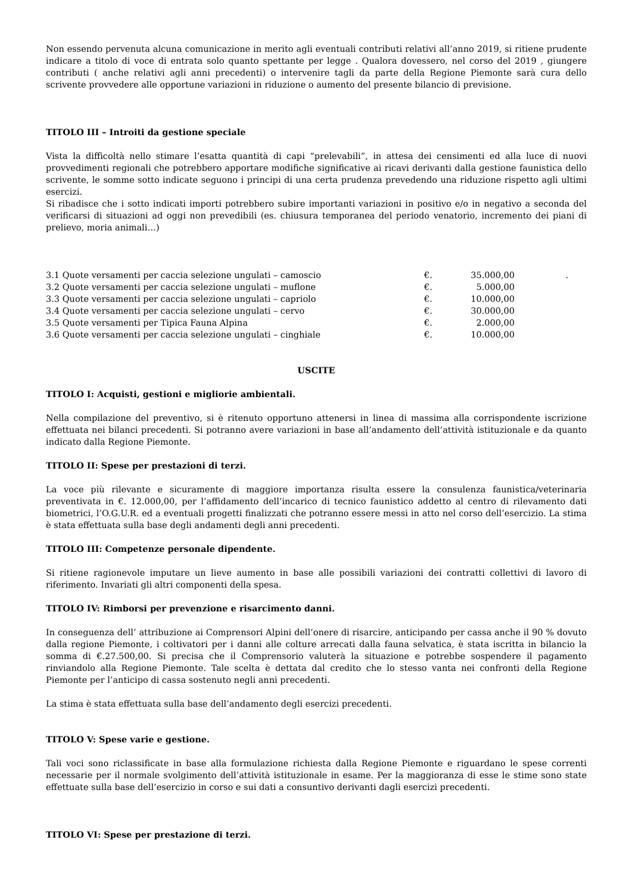Non essendo pervenuta alcuna comunicazione in merito agli eventuali contributi relativi all’anno 2019, si ritiene prudente indicare a titolo di voce di entrata solo quanto spettante per legge . Qualora dovessero, nel corso del 2019 , giungere contributi ( anche relativi agli anni precedenti) o intervenire tagli da parte della Regione Piemonte sarà cura dello scrivente provvedere alle opportune variazioni in riduzione o aumento del presente bilancio di previsione.
TITOLO III – Introiti da gestione speciale
Vista la difficoltà nello stimare l’esatta quantità di capi “prelevabili”, in attesa dei censimenti ed alla luce di nuovi provvedimenti regionali che potrebbero apportare modifiche significative ai ricavi derivanti dalla gestione faunistica dello scrivente, le somme sotto indicate seguono i principi di una certa prudenza prevedendo una riduzione rispetto agli ultimi esercizi.
Si ribadisce che i sotto indicati importi potrebbero subire importanti variazioni in positivo e/o in negativo a seconda del verificarsi di situazioni ad oggi non prevedibili (es. chiusura temporanea del periodo venatorio, incremento dei piani di prelievo, moria animali…)
| 3.1 Quote versamenti per caccia selezione ungulati – camoscio | €. | 35.000,00 | . |
| 3.2 Quote versamenti per caccia selezione ungulati – muflone | €. | 5.000,00 | |
| 3.3 Quote versamenti per caccia selezione ungulati – capriolo | €. | 10.000,00 | |
| 3.4 Quote versamenti per caccia selezione ungulati – cervo | €. | 30.000,00 | |
| 3.5 Quote versamenti per Tipica Fauna Alpina | €. | 2.000,00 | |
| 3.6 Quote versamenti per caccia selezione ungulati – cinghiale | €. | 10.000,00 | |
USCITE
TITOLO I: Acquisti, gestioni e migliorie ambientali.
Nella compilazione del preventivo, si è ritenuto opportuno attenersi in linea di massima alla corrispondente iscrizione effettuata nei bilanci precedenti. Si potranno avere variazioni in base all’andamento dell’attività istituzionale e da quanto indicato dalla Regione Piemonte.
TITOLO II: Spese per prestazioni di terzi.
La voce più rilevante e sicuramente di maggiore importanza risulta essere la consulenza faunistica/veterinaria preventivata in €. 12.000,00, per l’affidamento dell’incarico di tecnico faunistico addetto al centro di rilevamento dati biometrici, l’O.G.U.R. ed a eventuali progetti finalizzati che potranno essere messi in atto nel corso dell’esercizio. La stima è stata effettuata sulla base degli andamenti degli anni precedenti.
TITOLO III: Competenze personale dipendente.
Si ritiene ragionevole imputare un lieve aumento in base alle possibili variazioni dei contratti collettivi di lavoro di riferimento. Invariati gli altri componenti della spesa.
TITOLO IV: Rimborsi per prevenzione e risarcimento danni.
In conseguenza dell’ attribuzione ai Comprensori Alpini dell’onere di risarcire, anticipando per cassa anche il 90 % dovuto dalla regione Piemonte, i coltivatori per i danni alle colture arrecati dalla fauna selvatica, è stata iscritta in bilancio la somma di €.27.500,00. Si precisa che il Comprensorio valuterà la situazione e potrebbe sospendere il pagamento rinviandolo alla Regione Piemonte. Tale scelta è dettata dal credito che lo stesso vanta nei confronti della Regione Piemonte per l’anticipo di cassa sostenuto negli anni precedenti.
La stima è stata effettuata sulla base dell’andamento degli esercizi precedenti.
TITOLO V: Spese varie e gestione.
Tali voci sono riclassificate in base alla formulazione richiesta dalla Regione Piemonte e riguardano le spese correnti necessarie per il normale svolgimento dell’attività istituzionale in esame. Per la maggioranza di esse le stime sono state effettuate sulla base dell’esercizio in corso e sui dati a consuntivo derivanti dagli esercizi precedenti.
TITOLO VI: Spese per prestazione di terzi.